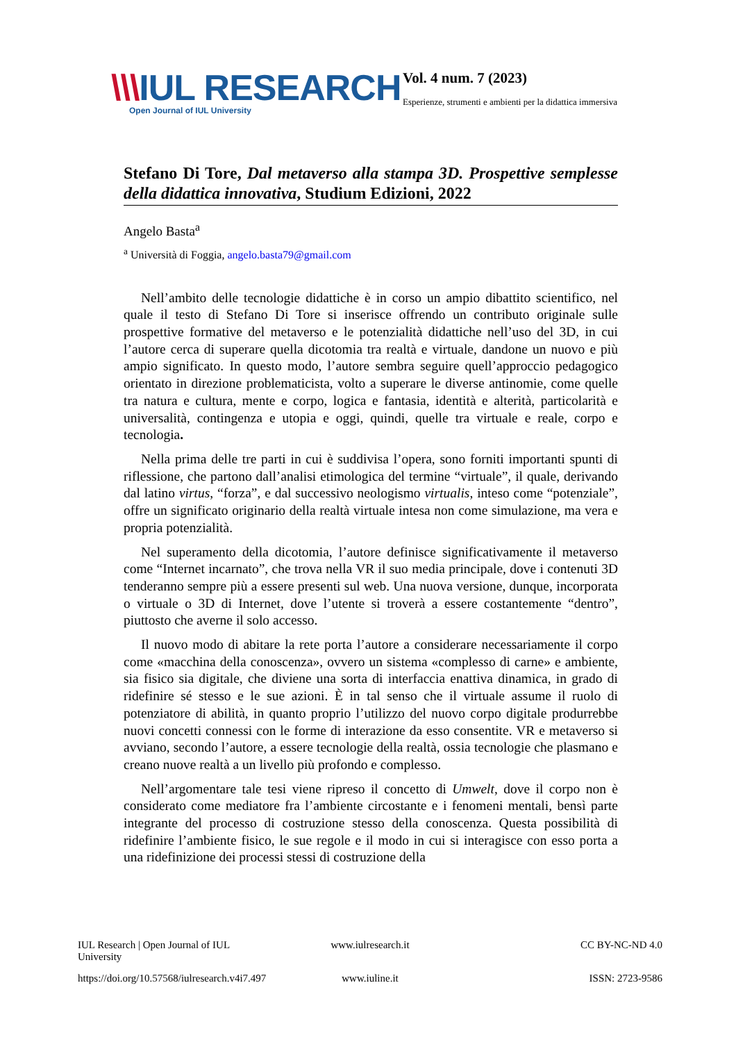\\\IUL RESEARCH
Open Journal of IUL University
Vol. 4 num. 7 (2023)
Esperienze, strumenti e ambienti per la didattica immersiva
Stefano Di Tore, Dal metaverso alla stampa 3D. Prospettive semplesse della didattica innovativa, Studium Edizioni, 2022
Angelo Basta<sup>a</sup>
<sup>a</sup> Università di Foggia, angelo.basta79@gmail.com
Nell’ambito delle tecnologie didattiche è in corso un ampio dibattito scientifico, nel quale il testo di Stefano Di Tore si inserisce offrendo un contributo originale sulle prospettive formative del metaverso e le potenzialità didattiche nell’uso del 3D, in cui l’autore cerca di superare quella dicotomia tra realtà e virtuale, dandone un nuovo e più ampio significato. In questo modo, l’autore sembra seguire quell’approccio pedagogico orientato in direzione problematicista, volto a superare le diverse antinomie, come quelle tra natura e cultura, mente e corpo, logica e fantasia, identità e alterità, particolarità e universalità, contingenza e utopia e oggi, quindi, quelle tra virtuale e reale, corpo e tecnologia.
Nella prima delle tre parti in cui è suddivisa l’opera, sono forniti importanti spunti di riflessione, che partono dall’analisi etimologica del termine “virtuale”, il quale, derivando dal latino virtus, “forza”, e dal successivo neologismo virtualis, inteso come “potenziale”, offre un significato originario della realtà virtuale intesa non come simulazione, ma vera e propria potenzialità.
Nel superamento della dicotomia, l’autore definisce significativamente il metaverso come “Internet incarnato”, che trova nella VR il suo media principale, dove i contenuti 3D tenderanno sempre più a essere presenti sul web. Una nuova versione, dunque, incorporata o virtuale o 3D di Internet, dove l’utente si troverà a essere costantemente “dentro”, piuttosto che averne il solo accesso.
Il nuovo modo di abitare la rete porta l’autore a considerare necessariamente il corpo come «macchina della conoscenza», ovvero un sistema «complesso di carne» e ambiente, sia fisico sia digitale, che diviene una sorta di interfaccia enattiva dinamica, in grado di ridefinire sé stesso e le sue azioni. È in tal senso che il virtuale assume il ruolo di potenziatore di abilità, in quanto proprio l’utilizzo del nuovo corpo digitale produrrebbe nuovi concetti connessi con le forme di interazione da esso consentite. VR e metaverso si avviano, secondo l’autore, a essere tecnologie della realtà, ossia tecnologie che plasmano e creano nuove realtà a un livello più profondo e complesso.
Nell’argomentare tale tesi viene ripreso il concetto di Umwelt, dove il corpo non è considerato come mediatore fra l’ambiente circostante e i fenomeni mentali, bensì parte integrante del processo di costruzione stesso della conoscenza. Questa possibilità di ridefinire l’ambiente fisico, le sue regole e il modo in cui si interagisce con esso porta a una ridefinizione dei processi stessi di costruzione della
IUL Research | Open Journal of IUL University
www.iulresearch.it
CC BY-NC-ND 4.0
https://doi.org/10.57568/iulresearch.v4i7.497
www.iuline.it
ISSN: 2723-9586